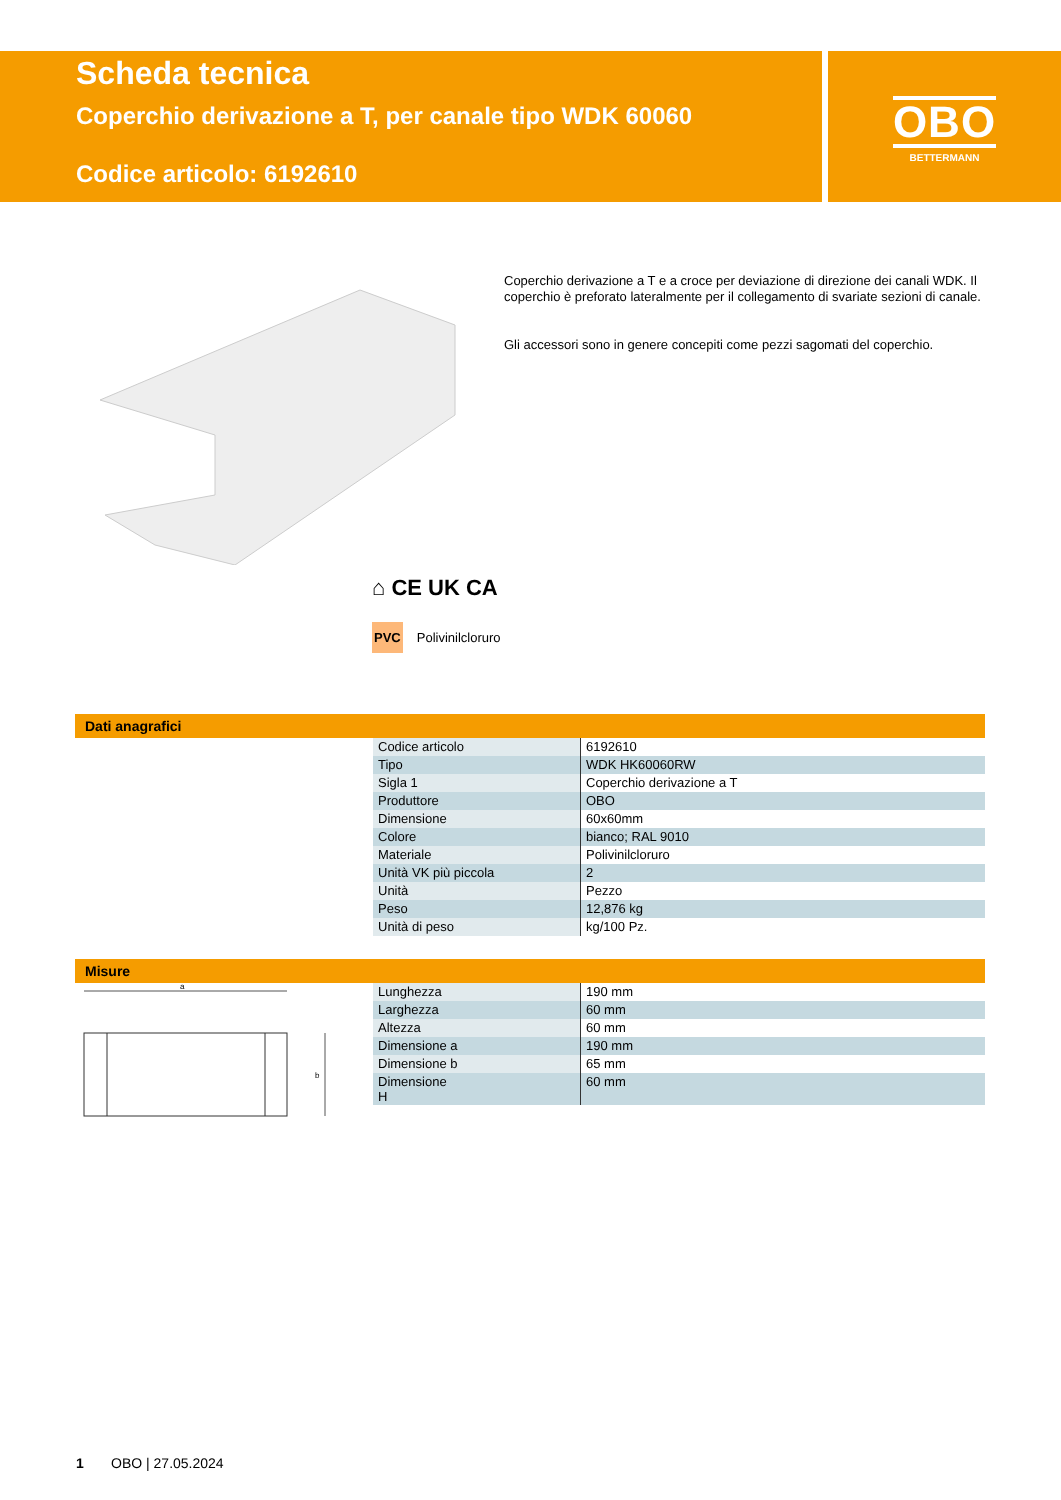Scheda tecnica
Coperchio derivazione a T, per canale tipo WDK 60060
Codice articolo: 6192610
OBO
BETTERMANN
Coperchio derivazione a T e a croce per deviazione di direzione dei canali WDK. Il coperchio è preforato lateralmente per il collegamento di svariate sezioni di canale.
Gli accessori sono in genere concepiti come pezzi sagomati del coperchio.
⌂ CE UK CA
PVC Polivinilcloruro
Dati anagrafici
| Codice articolo | 6192610 |
| Tipo | WDK HK60060RW |
| Sigla 1 | Coperchio derivazione a T |
| Produttore | OBO |
| Dimensione | 60x60mm |
| Colore | bianco; RAL 9010 |
| Materiale | Polivinilcloruro |
| Unità VK più piccola | 2 |
| Unità | Pezzo |
| Peso | 12,876 kg |
| Unità di peso | kg/100 Pz. |
Misure
a
b
| Lunghezza | 190 mm |
| Larghezza | 60 mm |
| Altezza | 60 mm |
| Dimensione a | 190 mm |
| Dimensione b | 65 mm |
| Dimensione H | 60 mm |
1 OBO | 27.05.2024